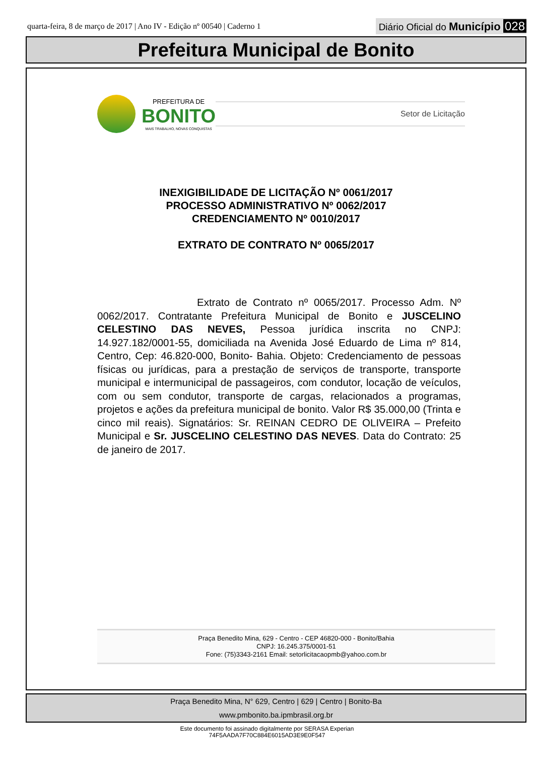quarta-feira, 8 de março de 2017 | Ano IV - Edição nº 00540 | Caderno 1
Diário Oficial do Município 028
Prefeitura Municipal de Bonito
PREFEITURA DE
BONITO
MAIS TRABALHO, NOVAS CONQUISTAS
Setor de Licitação
INEXIGIBILIDADE DE LICITAÇÃO Nº 0061/2017
PROCESSO ADMINISTRATIVO Nº 0062/2017
CREDENCIAMENTO Nº 0010/2017
EXTRATO DE CONTRATO Nº 0065/2017
Extrato de Contrato nº 0065/2017. Processo Adm. Nº 0062/2017. Contratante Prefeitura Municipal de Bonito e JUSCELINO CELESTINO DAS NEVES, Pessoa jurídica inscrita no CNPJ: 14.927.182/0001-55, domiciliada na Avenida José Eduardo de Lima nº 814, Centro, Cep: 46.820-000, Bonito- Bahia. Objeto: Credenciamento de pessoas físicas ou jurídicas, para a prestação de serviços de transporte, transporte municipal e intermunicipal de passageiros, com condutor, locação de veículos, com ou sem condutor, transporte de cargas, relacionados a programas, projetos e ações da prefeitura municipal de bonito. Valor R$ 35.000,00 (Trinta e cinco mil reais). Signatários: Sr. REINAN CEDRO DE OLIVEIRA – Prefeito Municipal e Sr. JUSCELINO CELESTINO DAS NEVES. Data do Contrato: 25 de janeiro de 2017.
Praça Benedito Mina, 629 - Centro - CEP 46820-000 - Bonito/Bahia
CNPJ: 16.245.375/0001-51
Fone: (75)3343-2161 Email: setorlicitacaopmb@yahoo.com.br
Praça Benedito Mina, N° 629, Centro | 629 | Centro | Bonito-Ba
www.pmbonito.ba.ipmbrasil.org.br
Este documento foi assinado digitalmente por SERASA Experian
74F5AADA7F70C884E6015AD3E9E0F547